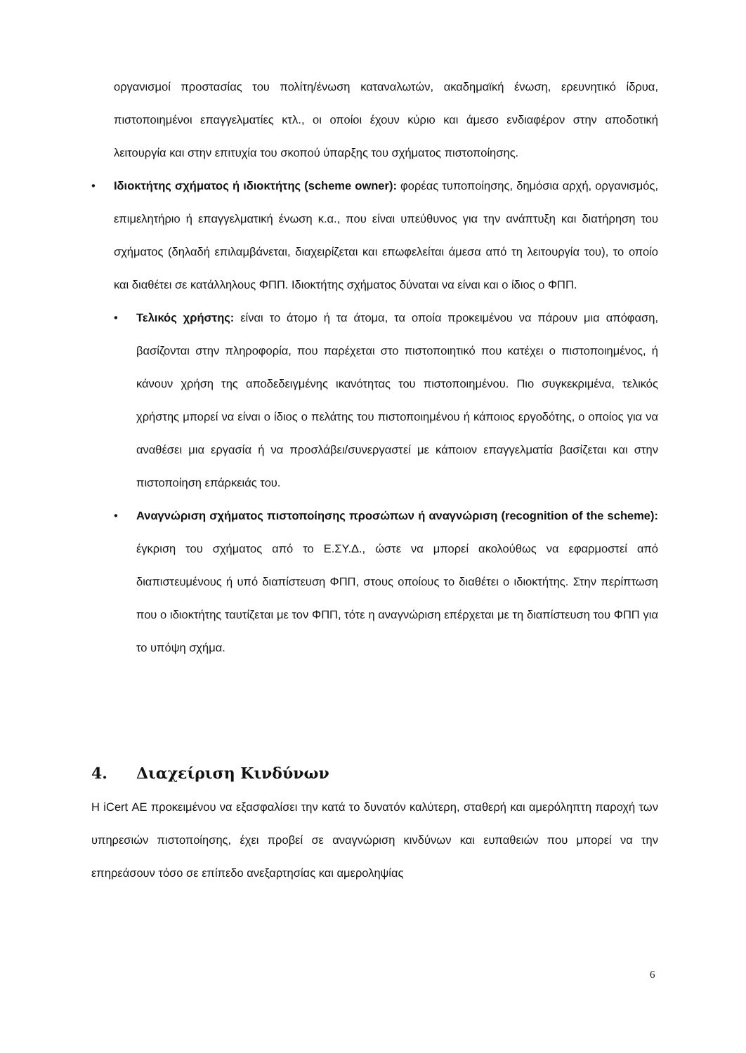οργανισμοί προστασίας του πολίτη/ένωση καταναλωτών, ακαδημαϊκή ένωση, ερευνητικό ίδρυα, πιστοποιημένοι επαγγελματίες κτλ., οι οποίοι έχουν κύριο και άμεσο ενδιαφέρον στην αποδοτική λειτουργία και στην επιτυχία του σκοπού ύπαρξης του σχήματος πιστοποίησης.
• Ιδιοκτήτης σχήματος ή ιδιοκτήτης (scheme owner): φορέας τυποποίησης, δημόσια αρχή, οργανισμός, επιμελητήριο ή επαγγελματική ένωση κ.α., που είναι υπεύθυνος για την ανάπτυξη και διατήρηση του σχήματος (δηλαδή επιλαμβάνεται, διαχειρίζεται και επωφελείται άμεσα από τη λειτουργία του), το οποίο και διαθέτει σε κατάλληλους ΦΠΠ. Ιδιοκτήτης σχήματος δύναται να είναι και ο ίδιος ο ΦΠΠ.
• Τελικός χρήστης: είναι το άτομο ή τα άτομα, τα οποία προκειμένου να πάρουν μια απόφαση, βασίζονται στην πληροφορία, που παρέχεται στο πιστοποιητικό που κατέχει ο πιστοποιημένος, ή κάνουν χρήση της αποδεδειγμένης ικανότητας του πιστοποιημένου. Πιο συγκεκριμένα, τελικός χρήστης μπορεί να είναι ο ίδιος ο πελάτης του πιστοποιημένου ή κάποιος εργοδότης, ο οποίος για να αναθέσει μια εργασία ή να προσλάβει/συνεργαστεί με κάποιον επαγγελματία βασίζεται και στην πιστοποίηση επάρκειάς του.
• Αναγνώριση σχήματος πιστοποίησης προσώπων ή αναγνώριση (recognition of the scheme): έγκριση του σχήματος από το Ε.ΣΥ.Δ., ώστε να μπορεί ακολούθως να εφαρμοστεί από διαπιστευμένους ή υπό διαπίστευση ΦΠΠ, στους οποίους το διαθέτει ο ιδιοκτήτης. Στην περίπτωση που ο ιδιοκτήτης ταυτίζεται με τον ΦΠΠ, τότε η αναγνώριση επέρχεται με τη διαπίστευση του ΦΠΠ για το υπόψη σχήμα.
4. Διαχείριση Κινδύνων
Η iCert ΑΕ προκειμένου να εξασφαλίσει την κατά το δυνατόν καλύτερη, σταθερή και αμερόληπτη παροχή των υπηρεσιών πιστοποίησης, έχει προβεί σε αναγνώριση κινδύνων και ευπαθειών που μπορεί να την επηρεάσουν τόσο σε επίπεδο ανεξαρτησίας και αμεροληψίας
6